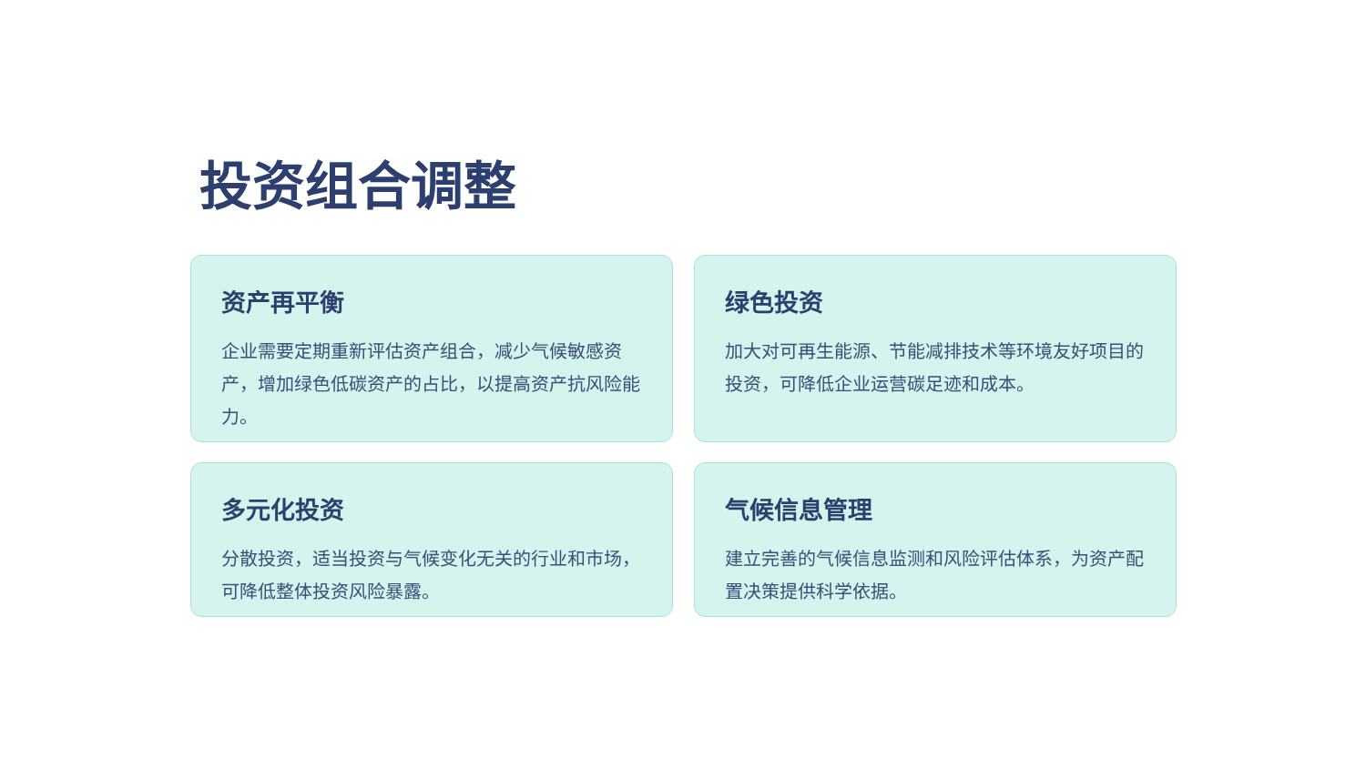投资组合调整
资产再平衡
企业需要定期重新评估资产组合，减少气候敏感资产，增加绿色低碳资产的占比，以提高资产抗风险能力。
绿色投资
加大对可再生能源、节能减排技术等环境友好项目的投资，可降低企业运营碳足迹和成本。
多元化投资
分散投资，适当投资与气候变化无关的行业和市场，可降低整体投资风险暴露。
气候信息管理
建立完善的气候信息监测和风险评估体系，为资产配置决策提供科学依据。